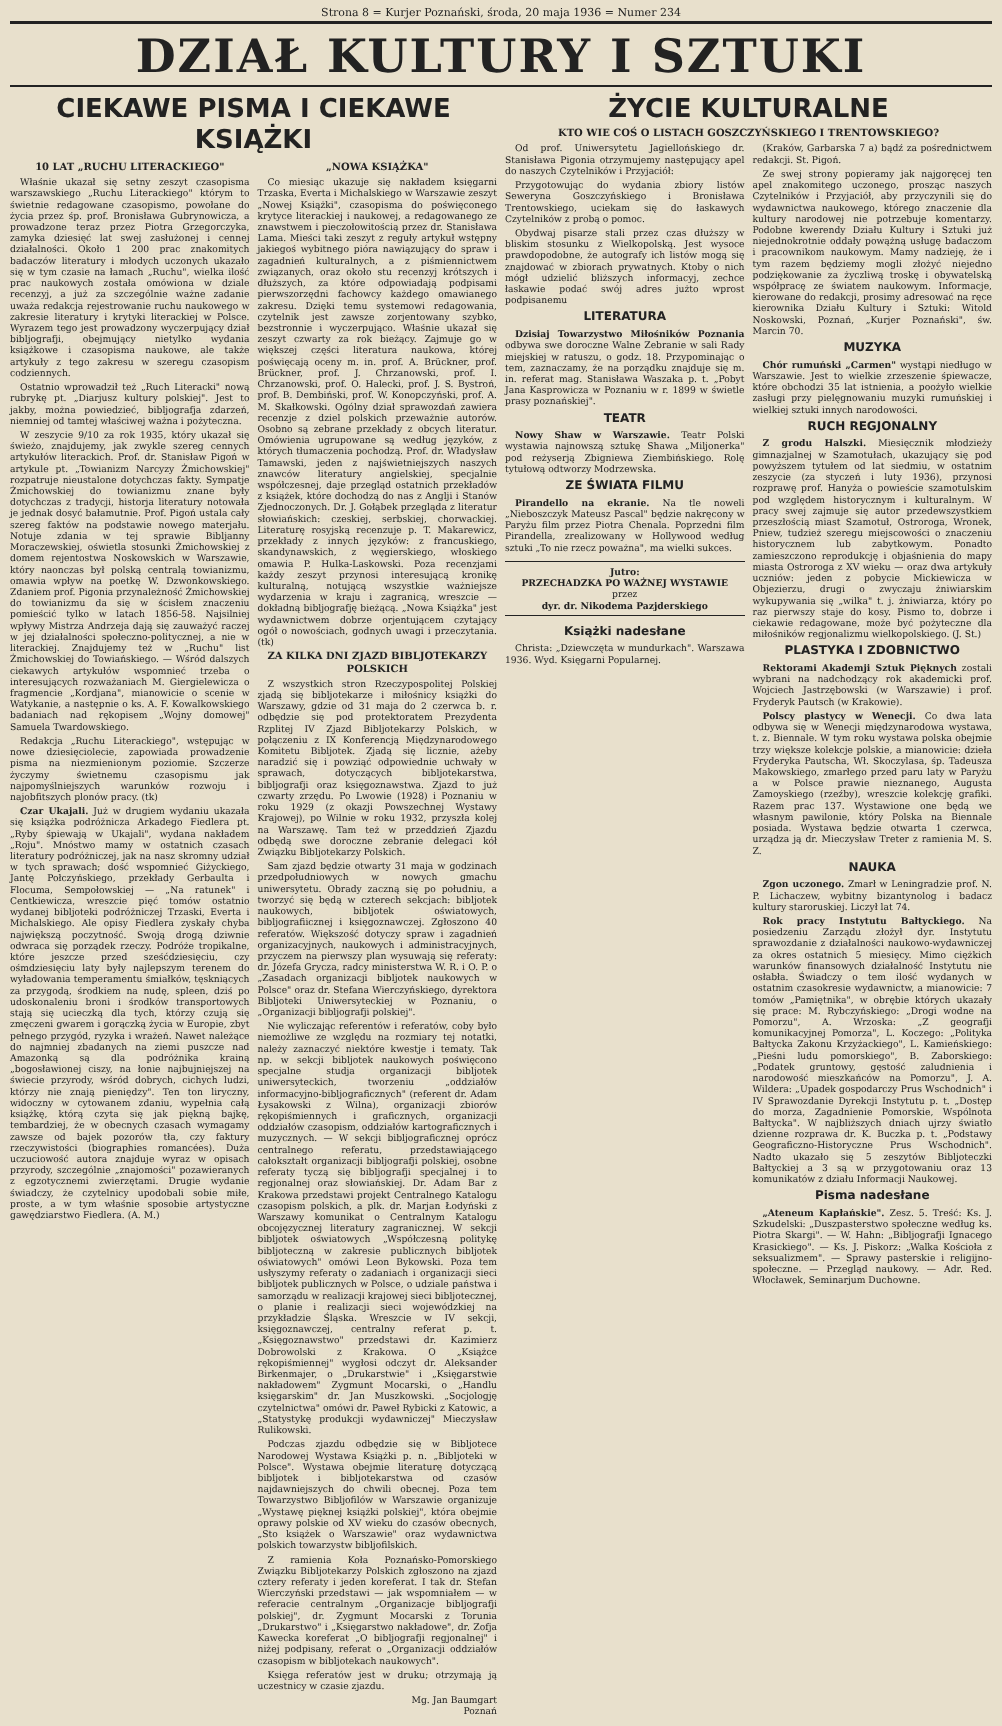Strona 8 = Kurjer Poznański, środa, 20 maja 1936 = Numer 234
DZIAŁ KULTURY I SZTUKI
CIEKAWE PISMA I CIEKAWE KSIĄŻKI
10 LAT „RUCHU LITERACKIEGO"
Właśnie ukazał się setny zeszyt czasopisma warszawskiego „Ruchu Literackiego" którym to świetnie redagowane czasopismo, powołane do życia przez śp. prof. Bronisława Gubrynowicza, a prowadzone teraz przez Piotra Grzegorczyka, zamyka dziesięć lat swej zasłużonej i cennej działalności. Około 1 200 prac znakomitych badaczów literatury i młodych uczonych ukazało się w tym czasie na łamach „Ruchu", wielka ilość prac naukowych została omówiona w dziale recenzyj, a już za szczególnie ważne zadanie uważa redakcja rejestrowanie ruchu naukowego w zakresie literatury i krytyki literackiej w Polsce. Wyrazem tego jest prowadzony wyczerpujący dział bibljografji, obejmujący nietylko wydania książkowe i czasopisma naukowe, ale także artykuły z tego zakresu w szeregu czasopism codziennych.
Ostatnio wprowadził też „Ruch Literacki" nową rubrykę pt. „Diarjusz kultury polskiej". Jest to jakby, można powiedzieć, bibljografja zdarzeń, niemniej od tamtej właściwej ważna i pożyteczna.
W zeszycie 9/10 za rok 1935, który ukazał się świeżo, znajdujemy, jak zwykle szereg cennych artykułów literackich. Prof. dr. Stanisław Pigoń w artykule pt. „Towianizm Narcyzy Żmichowskiej" rozpatruje nieustalone dotychczas fakty. Sympatje Żmichowskiej do towianizmu znane były dotychczas z tradycji, historja literatury notowała je jednak dosyć bałamutnie. Prof. Pigoń ustala cały szereg faktów na podstawie nowego materjału. Notuje zdania w tej sprawie Bibljanny Moraczewskiej, oświetla stosunki Żmichowskiej z domem rejentostwa Noskowskich w Warszawie, który naonczas był polską centralą towianizmu, omawia wpływ na poetkę W. Dzwonkowskiego. Zdaniem prof. Pigonia przynależność Żmichowskiej do towianizmu da się w ścisłem znaczeniu pomieścić tylko w latach 1856-58. Najsilniej wpływy Mistrza Andrzeja dają się zauważyć raczej w jej działalności społeczno-politycznej, a nie w literackiej. Znajdujemy też w „Ruchu" list Żmichowskiej do Towiańskiego. — Wśród dalszych ciekawych artykułów wspomnieć trzeba o interesujących rozważaniach M. Giergielewicza o fragmencie „Kordjana", mianowicie o scenie w Watykanie, a następnie o ks. A. F. Kowalkowskiego badaniach nad rękopisem „Wojny domowej" Samuela Twardowskiego.
Redakcja „Ruchu Literackiego", wstępując w nowe dziesięciolecie, zapowiada prowadzenie pisma na niezmienionym poziomie. Szczerze życzymy świetnemu czasopismu jak najpomyślniejszych warunków rozwoju i najobfitszych plonów pracy. (tk)
Czar Ukajali. Już w drugiem wydaniu ukazała się książka podróżnicza Arkadego Fiedlera pt. „Ryby śpiewają w Ukajali", wydana nakładem „Roju". Mnóstwo mamy w ostatnich czasach literatury podróżniczej, jak na nasz skromny udział w tych sprawach; dość wspomnieć Giżyckiego, Jantę Połczyńskiego, przekłady Gerbaulta i Flocuma, Sempołowskiej — „Na ratunek" i Centkiewicza, wreszcie pięć tomów ostatnio wydanej bibljoteki podróżniczej Trzaski, Everta i Michalskiego. Ale opisy Fiedlera zyskały chyba największą poczytność. Swoją drogą dziwnie odwraca się porządek rzeczy. Podróże tropikalne, które jeszcze przed sześćdziesięciu, czy ośmdziesięciu laty były najlepszym terenem do wyładowania temperamentu śmiałków, tęskniących za przygodą, środkiem na nudę, spleen, dziś po udoskonaleniu broni i środków transportowych stają się ucieczką dla tych, którzy czują się zmęczeni gwarem i gorączką życia w Europie, zbyt pełnego przygód, ryzyka i wrażeń. Nawet należące do najmniej zbadanych na ziemi puszcze nad Amazonką są dla podróżnika krainą „bogosławionej ciszy, na łonie najbujniejszej na świecie przyrody, wśród dobrych, cichych ludzi, którzy nie znają pieniędzy". Ten ton liryczny, widoczny w cytowanem zdaniu, wypełnia całą książkę, którą czyta się jak piękną bajkę, tembardziej, że w obecnych czasach wymagamy zawsze od bajek pozorów tła, czy faktury rzeczywistości (biographies romancées). Duża uczuciowość autora znajduje wyraz w opisach przyrody, szczególnie „znajomości" pozawieranych z egzotycznemi zwierzętami. Drugie wydanie świadczy, że czytelnicy upodobali sobie miłe, proste, a w tym właśnie sposobie artystyczne gawędziarstwo Fiedlera. (A. M.)
„NOWA KSIĄŻKA"
Co miesiąc ukazuje się nakładem księgarni Trzaska, Everta i Michalskiego w Warszawie zeszyt „Nowej Książki", czasopisma do poświęconego krytyce literackiej i naukowej, a redagowanego ze znawstwem i pieczołowitością przez dr. Stanisława Lama. Mieści taki zeszyt z reguły artykuł wstępny jakiegoś wybitnego pióra nawiązujący do spraw i zagadnień kulturalnych, a z piśmiennictwem związanych, oraz około stu recenzyj krótszych i dłuższych, za które odpowiadają podpisami pierwszorzędni fachowcy każdego omawianego zakresu. Dzięki temu systemowi redagowania, czytelnik jest zawsze zorjentowany szybko, bezstronnie i wyczerpująco. Właśnie ukazał się zeszyt czwarty za rok bieżący. Zajmuje go w większej części literatura naukowa, której poświęcają oceny m. in. prof. A. Brückner, prof. Brückner, prof. J. Chrzanowski, prof. I. Chrzanowski, prof. O. Halecki, prof. J. S. Bystroń, prof. B. Dembiński, prof. W. Konopczyński, prof. A. M. Skałkowski. Ogólny dział sprawozdań zawiera recenzje z dziel polskich przeważnie autorów. Osobno są zebrane przekłady z obcych literatur. Omówienia ugrupowane są według języków, z których tłumaczenia pochodzą. Prof. dr. Władysław Tamawski, jeden z najświetniejszych naszych znawców literatury angielskiej, specjalnie współczesnej, daje przegląd ostatnich przekładów z książek, które dochodzą do nas z Anglji i Stanów Zjednoczonych. Dr. J. Gołąbek przegląda z literatur słowiańskich: czeskiej, serbskiej, chorwackiej. Literaturę rosyjską recenzuje p. T. Makarewicz, przekłady z innych języków: z francuskiego, skandynawskich, z węgierskiego, włoskiego omawia P. Hulka-Laskowski. Poza recenzjami każdy zeszyt przynosi interesującą kronikę kulturalną, notującą wszystkie ważniejsze wydarzenia w kraju i zagranicą, wreszcie — dokładną bibljografję bieżącą. „Nowa Książka" jest wydawnictwem dobrze orjentującem czytający ogół o nowościach, godnych uwagi i przeczytania. (tk)
ZA KILKA DNI ZJAZD BIBLJOTEKARZY POLSKICH
Z wszystkich stron Rzeczypospolitej Polskiej zjadą się bibljotekarze i miłośnicy książki do Warszawy, gdzie od 31 maja do 2 czerwca b. r. odbędzie się pod protektoratem Prezydenta Rzplitej IV Zjazd Bibljotekarzy Polskich, w połączeniu z IX Konferencją Międzynarodowego Komitetu Bibljotek. Zjadą się licznie, ażeby naradzić się i powziąć odpowiednie uchwały w sprawach, dotyczących bibljotekarstwa, bibljografji oraz księgoznawstwa. Zjazd to już czwarty zrzędu. Po Lwowie (1928) i Poznaniu w roku 1929 (z okazji Powszechnej Wystawy Krajowej), po Wilnie w roku 1932, przyszła kolej na Warszawę. Tam też w przeddzień Zjazdu odbędą swe doroczne zebranie delegaci kół Związku Bibljotekarzy Polskich.
Sam zjazd będzie otwarty 31 maja w godzinach przedpołudniowych w nowych gmachu uniwersytetu. Obrady zaczną się po południu, a tworzyć się będą w czterech sekcjach: bibljotek naukowych, bibljotek oświatowych, bibljografiicznej i księgoznawczej. Zgłoszono 40 referatów. Większość dotyczy spraw i zagadnień organizacyjnych, naukowych i administracyjnych, przyczem na pierwszy plan wysuwają się referaty: dr. Józefa Grycza, radcy ministerstwa W. R. i O. P. o „Zasadach organizacji bibljotek naukowych w Polsce" oraz dr. Stefana Wierczyńskiego, dyrektora Bibljoteki Uniwersyteckiej w Poznaniu, o „Organizacji bibljografji polskiej".
Nie wyliczając referentów i referatów, coby było niemożliwe ze względu na rozmiary tej notatki, należy zaznaczyć niektóre kwestje i tematy. Tak np. w sekcji bibljotek naukowych poświęcono specjalne studja organizacji bibljotek uniwersyteckich, tworzeniu „oddziałów informacyjno-bibljograficznych" (referent dr. Adam Łysakowski z Wilna), organizacji zbiorów rękopiśmiennych i graficznych, organizacji oddziałów czasopism, oddziałów kartograficznych i muzycznych. — W sekcji bibljograficznej oprócz centralnego referatu, przedstawiającego całokształt organizacji bibljografji polskiej, osobne referaty tyczą się bibljografji specjalnej i to regjonalnej oraz słowiańskiej. Dr. Adam Bar z Krakowa przedstawi projekt Centralnego Katalogu czasopism polskich, a plk. dr. Marjan Łodyński z Warszawy komunikat o Centralnym Katalogu obcojęzycznej literatury zagranicznej. W sekcji bibljotek oświatowych „Współczesną politykę bibljoteczną w zakresie publicznych bibljotek oświatowych" omówi Leon Bykowski. Poza tem usłyszymy referaty o zadaniach i organizacji sieci bibljotek publicznych w Polsce, o udziale państwa i samorządu w realizacji krajowej sieci bibljotecznej, o planie i realizacji sieci wojewódzkiej na przykładzie Śląska. Wreszcie w IV sekcji, księgoznawczej, centralny referat p. t. „Księgoznawstwo" przedstawi dr. Kazimierz Dobrowolski z Krakowa. O „Książce rękopiśmiennej" wygłosi odczyt dr. Aleksander Birkenmajer, o „Drukarstwie" i „Księgarstwie nakładowem" Zygmunt Mocarski, o „Handlu księgarskim" dr. Jan Muszkowski. „Socjologję czytelnictwa" omówi dr. Paweł Rybicki z Katowic, a „Statystykę produkcji wydawniczej" Mieczysław Rulikowski.
Podczas zjazdu odbędzie się w Bibljotece Narodowej Wystawa Książki p. n. „Bibljoteki w Polsce". Wystawa obejmie literaturę dotyczącą bibljotek i bibljotekarstwa od czasów najdawniejszych do chwili obecnej. Poza tem Towarzystwo Bibljofilów w Warszawie organizuje „Wystawę pięknej książki polskiej", która obejmie oprawy polskie od XV wieku do czasów obecnych, „Sto książek o Warszawie" oraz wydawnictwa polskich towarzystw bibljofilskich.
Z ramienia Koła Poznańsko-Pomorskiego Związku Bibljotekarzy Polskich zgłoszono na zjazd cztery referaty i jeden koreferat. I tak dr. Stefan Wierczyński przedstawi — jak wspomniałem — w referacie centralnym „Organizacje bibljografji polskiej", dr. Zygmunt Mocarski z Torunia „Drukarstwo" i „Księgarstwo nakładowe", dr. Zofja Kawecka koreferat „O bibljografji regjonalnej" i niżej podpisany, referat o „Organizacji oddziałów czasopism w bibljotekach naukowych".
Księga referatów jest w druku; otrzymają ją uczestnicy w czasie zjazdu.
Mg. Jan Baumgart
Poznań
ŻYCIE KULTURALNE
KTO WIE COŚ O LISTACH GOSZCZYŃSKIEGO I TRENTOWSKIEGO?
Od prof. Uniwersytetu Jagiellońskiego dr. Stanisława Pigonia otrzymujemy następujący apel do naszych Czytelników i Przyjaciół:
Przygotowując do wydania zbiory listów Seweryna Goszczyńskiego i Bronisława Trentowskiego, uciekam się do łaskawych Czytelników z probą o pomoc.
Obydwaj pisarze stali przez czas dłuższy w bliskim stosunku z Wielkopolską. Jest wysoce prawdopodobne, że autografy ich listów mogą się znajdować w zbiorach prywatnych. Ktoby o nich mógł udzielić bliższych informacyj, zechce łaskawie podać swój adres jużto wprost podpisanemu
LITERATURA
Dzisiaj Towarzystwo Miłośników Poznania odbywa swe doroczne Walne Zebranie w sali Rady miejskiej w ratuszu, o godz. 18. Przypominając o tem, zaznaczamy, że na porządku znajduje się m. in. referat mag. Stanisława Waszaka p. t. „Pobyt Jana Kasprowicza w Poznaniu w r. 1899 w świetle prasy poznańskiej".
TEATR
Nowy Shaw w Warszawie. Teatr Polski wystawia najnowszą sztukę Shawa „Miljonerka" pod reżyserją Zbigniewa Ziembińskiego. Rolę tytułową odtworzy Modrzewska.
ZE ŚWIATA FILMU
Pirandello na ekranie. Na tle noweli „Nieboszczyk Mateusz Pascal" będzie nakręcony w Paryżu film przez Piotra Chenala. Poprzedni film Pirandella, zrealizowany w Hollywood według sztuki „To nie rzecz poważna", ma wielki sukces.
Jutro:
PRZECHADZKA PO WAŻNEJ WYSTAWIE
przez
dyr. dr. Nikodema Pazjderskiego
Książki nadesłane
Christa: „Dziewczęta w mundurkach". Warszawa 1936. Wyd. Księgarni Popularnej.
(Kraków, Garbarska 7 a) bądź za pośrednictwem redakcji. St. Pigoń.
Ze swej strony popieramy jak najgoręcej ten apel znakomitego uczonego, prosząc naszych Czytelników i Przyjaciół, aby przyczynili się do wydawnictwa naukowego, którego znaczenie dla kultury narodowej nie potrzebuje komentarzy. Podobne kwerendy Działu Kultury i Sztuki już niejednokrotnie oddały powążną usługę badaczom i pracownikom naukowym. Mamy nadzieję, że i tym razem będziemy mogli złożyć niejedno podziękowanie za życzliwą troskę i obywatelską współpracę ze światem naukowym. Informacje, kierowane do redakcji, prosimy adresować na ręce kierownika Działu Kultury i Sztuki: Witold Noskowski, Poznań, „Kurjer Poznański", św. Marcin 70.
MUZYKA
Chór rumuński „Carmen" wystąpi niedługo w Warszawie. Jest to wielkie zrzeszenie śpiewacze, które obchodzi 35 lat istnienia, a poożyło wielkie zasługi przy pielęgnowaniu muzyki rumuńskiej i wielkiej sztuki innych narodowości.
RUCH REGJONALNY
Z grodu Halszki. Miesięcznik młodzieży gimnazjalnej w Szamotułach, ukazujący się pod powyższem tytułem od lat siedmiu, w ostatnim zeszycie (za styczeń i luty 1936), przynosi rozprawę prof. Hanyża o powieście szamotulskim pod względem historycznym i kulturalnym. W pracy swej zajmuje się autor przedewszystkiem przeszłością miast Szamotuł, Ostroroga, Wronek, Pniew, tudzież szeregu miejscowości o znaczeniu historycznem lub zabytkowym. Ponadto zamieszczono reprodukcję i objaśnienia do mapy miasta Ostroroga z XV wieku — oraz dwa artykuły uczniów: jeden z pobycie Mickiewicza w Objezierzu, drugi o zwyczaju żniwiarskim wykupywania się „wilka" t. j. żniwiarza, który po raz pierwszy staje do kosy. Pismo to, dobrze i ciekawie redagowane, może być pożyteczne dla miłośników regjonalizmu wielkopolskiego. (J. St.)
PLASTYKA I ZDOBNICTWO
Rektorami Akademji Sztuk Pięknych zostali wybrani na nadchodzący rok akademicki prof. Wojciech Jastrzębowski (w Warszawie) i prof. Fryderyk Pautsch (w Krakowie).
Polscy plastycy w Wenecji. Co dwa lata odbywa się w Wenecji międzynarodowa wystawa, t. z. Biennale. W tym roku wystawa polska obejmie trzy większe kolekcje polskie, a mianowicie: dzieła Fryderyka Pautscha, Wł. Skoczylasa, śp. Tadeusza Makowskiego, zmarłego przed paru laty w Paryżu a w Polsce prawie nieznanego, Augusta Zamoyskiego (rzeźby), wreszcie kolekcję grafiki. Razem prac 137. Wystawione one będą we własnym pawilonie, który Polska na Biennale posiada. Wystawa będzie otwarta 1 czerwca, urządza ją dr. Mieczysław Treter z ramienia M. S. Z.
NAUKA
Zgon uczonego. Zmarł w Leningradzie prof. N. P. Lichaczew, wybitny bizantynolog i badacz kultury staroruskiej. Liczył lat 74.
Rok pracy Instytutu Bałtyckiego. Na posiedzeniu Zarządu złożył dyr. Instytutu sprawozdanie z działalności naukowo-wydawniczej za okres ostatnich 5 miesięcy. Mimo ciężkich warunków finansowych działalność Instytutu nie osłabła. Świadczy o tem ilość wydanych w ostatnim czasokresie wydawnictw, a mianowicie: 7 tomów „Pamiętnika", w obrębie których ukazały się prace: M. Rybczyńskiego: „Drogi wodne na Pomorzu", A. Wrzoska: „Z geografji komunikacyjnej Pomorza", L. Koczego: „Polityka Bałtycka Zakonu Krzyżackiego", L. Kamieńskiego: „Pieśni ludu pomorskiego", B. Zaborskiego: „Podatek gruntowy, gęstość zaludnienia i narodowość mieszkańców na Pomorzu", J. A. Wildera: „Upadek gospodarczy Prus Wschodnich" i IV Sprawozdanie Dyrekcji Instytutu p. t. „Dostęp do morza, Zagadnienie Pomorskie, Wspólnota Bałtycka". W najbliższych dniach ujrzy światło dzienne rozprawa dr. K. Buczka p. t. „Podstawy Geograficzno-Historyczne Prus Wschodnich". Nadto ukazało się 5 zeszytów Bibljoteczki Bałtyckiej a 3 są w przygotowaniu oraz 13 komunikatów z działu Informacji Naukowej.
Pisma nadesłane
„Ateneum Kapłańskie". Zesz. 5. Treść: Ks. J. Szkudelski: „Duszpasterstwo społeczne według ks. Piotra Skargi". — W. Hahn: „Bibljografji Ignacego Krasickiego". — Ks. J. Piskorz: „Walka Kościoła z seksualizmem". — Sprawy pasterskie i religijno-społeczne. — Przegląd naukowy. — Adr. Red. Włocławek, Seminarjum Duchowne.